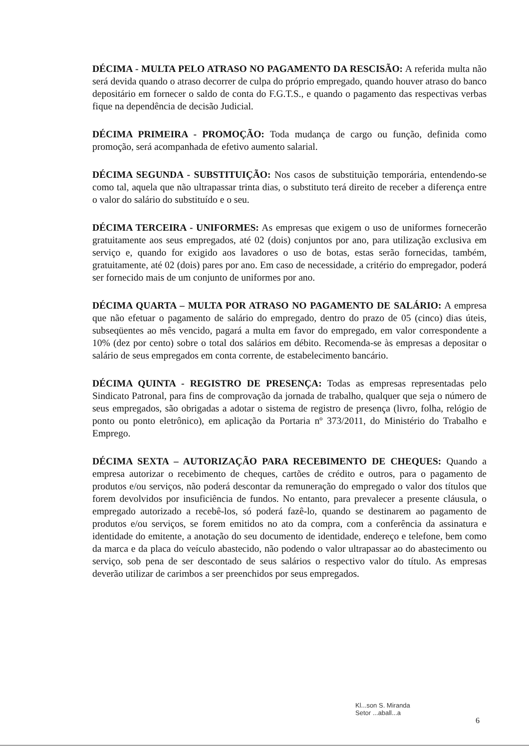DÉCIMA - MULTA PELO ATRASO NO PAGAMENTO DA RESCISÃO: A referida multa não será devida quando o atraso decorrer de culpa do próprio empregado, quando houver atraso do banco depositário em fornecer o saldo de conta do F.G.T.S., e quando o pagamento das respectivas verbas fique na dependência de decisão Judicial.
DÉCIMA PRIMEIRA - PROMOÇÃO: Toda mudança de cargo ou função, definida como promoção, será acompanhada de efetivo aumento salarial.
DÉCIMA SEGUNDA - SUBSTITUIÇÃO: Nos casos de substituição temporária, entendendo-se como tal, aquela que não ultrapassar trinta dias, o substituto terá direito de receber a diferença entre o valor do salário do substituído e o seu.
DÉCIMA TERCEIRA - UNIFORMES: As empresas que exigem o uso de uniformes fornecerão gratuitamente aos seus empregados, até 02 (dois) conjuntos por ano, para utilização exclusiva em serviço e, quando for exigido aos lavadores o uso de botas, estas serão fornecidas, também, gratuitamente, até 02 (dois) pares por ano. Em caso de necessidade, a critério do empregador, poderá ser fornecido mais de um conjunto de uniformes por ano.
DÉCIMA QUARTA – MULTA POR ATRASO NO PAGAMENTO DE SALÁRIO: A empresa que não efetuar o pagamento de salário do empregado, dentro do prazo de 05 (cinco) dias úteis, subseqüentes ao mês vencido, pagará a multa em favor do empregado, em valor correspondente a 10% (dez por cento) sobre o total dos salários em débito. Recomenda-se às empresas a depositar o salário de seus empregados em conta corrente, de estabelecimento bancário.
DÉCIMA QUINTA - REGISTRO DE PRESENÇA: Todas as empresas representadas pelo Sindicato Patronal, para fins de comprovação da jornada de trabalho, qualquer que seja o número de seus empregados, são obrigadas a adotar o sistema de registro de presença (livro, folha, relógio de ponto ou ponto eletrônico), em aplicação da Portaria nº 373/2011, do Ministério do Trabalho e Emprego.
DÉCIMA SEXTA – AUTORIZAÇÃO PARA RECEBIMENTO DE CHEQUES: Quando a empresa autorizar o recebimento de cheques, cartões de crédito e outros, para o pagamento de produtos e/ou serviços, não poderá descontar da remuneração do empregado o valor dos títulos que forem devolvidos por insuficiência de fundos. No entanto, para prevalecer a presente cláusula, o empregado autorizado a recebê-los, só poderá fazê-lo, quando se destinarem ao pagamento de produtos e/ou serviços, se forem emitidos no ato da compra, com a conferência da assinatura e identidade do emitente, a anotação do seu documento de identidade, endereço e telefone, bem como da marca e da placa do veículo abastecido, não podendo o valor ultrapassar ao do abastecimento ou serviço, sob pena de ser descontado de seus salários o respectivo valor do título. As empresas deverão utilizar de carimbos a ser preenchidos por seus empregados.
Kl...son S. Miranda
Setor ...aball...a
6